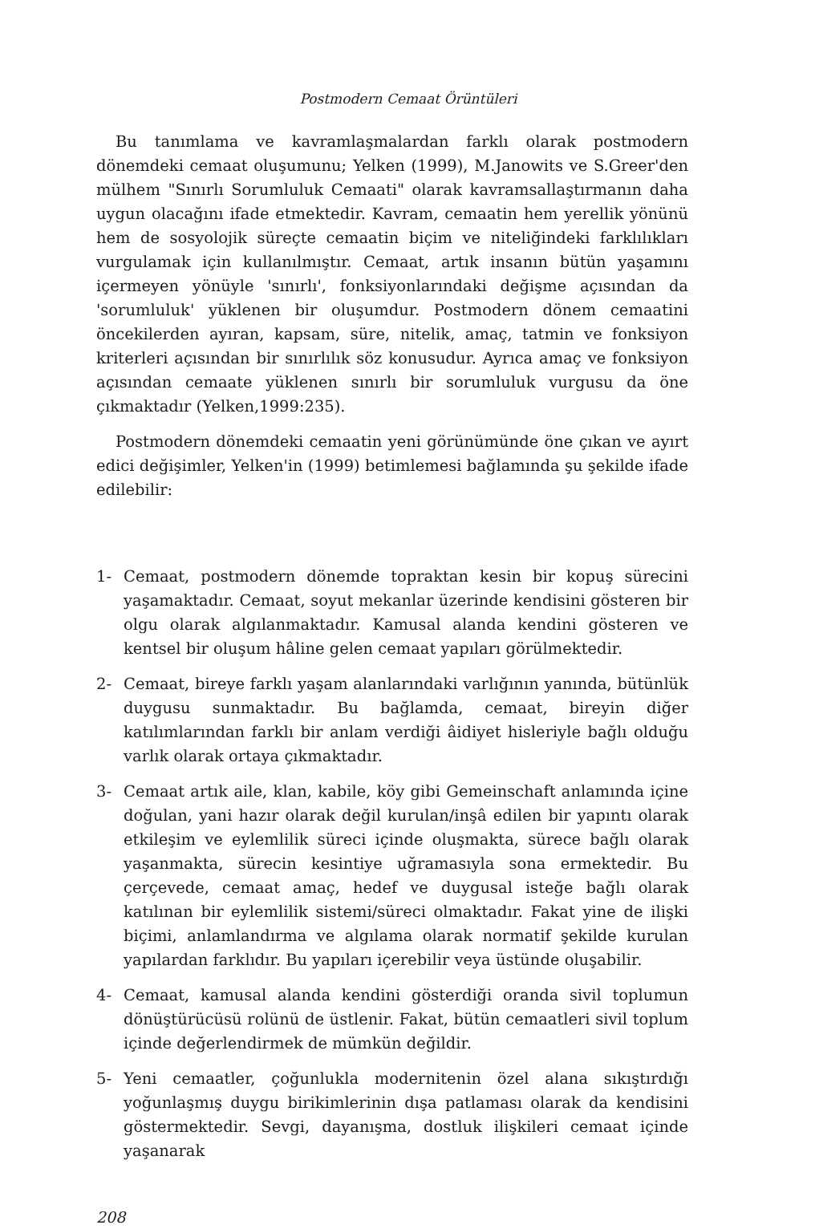Postmodern Cemaat Örüntüleri
Bu tanımlama ve kavramlaşmalardan farklı olarak postmodern dönemdeki cemaat oluşumunu; Yelken (1999), M.Janowits ve S.Greer'den mülhem "Sınırlı Sorumluluk Cemaati" olarak kavramsallaştırmanın daha uygun olacağını ifade etmektedir. Kavram, cemaatin hem yerellik yönünü hem de sosyolojik süreçte cemaatin biçim ve niteliğindeki farklılıkları vurgulamak için kullanılmıştır. Cemaat, artık insanın bütün yaşamını içermeyen yönüyle 'sınırlı', fonksiyonlarındaki değişme açısından da 'sorumluluk' yüklenen bir oluşumdur. Postmodern dönem cemaatini öncekilerden ayıran, kapsam, süre, nitelik, amaç, tatmin ve fonksiyon kriterleri açısından bir sınırlılık söz konusudur. Ayrıca amaç ve fonksiyon açısından cemaate yüklenen sınırlı bir sorumluluk vurgusu da öne çıkmaktadır (Yelken,1999:235).
Postmodern dönemdeki cemaatin yeni görünümünde öne çıkan ve ayırt edici değişimler, Yelken'in (1999) betimlemesi bağlamında şu şekilde ifade edilebilir:
1- Cemaat, postmodern dönemde topraktan kesin bir kopuş sürecini yaşamaktadır. Cemaat, soyut mekanlar üzerinde kendisini gösteren bir olgu olarak algılanmaktadır. Kamusal alanda kendini gösteren ve kentsel bir oluşum hâline gelen cemaat yapıları görülmektedir.
2- Cemaat, bireye farklı yaşam alanlarındaki varlığının yanında, bütünlük duygusu sunmaktadır. Bu bağlamda, cemaat, bireyin diğer katılımlarından farklı bir anlam verdiği âidiyet hisleriyle bağlı olduğu varlık olarak ortaya çıkmaktadır.
3- Cemaat artık aile, klan, kabile, köy gibi Gemeinschaft anlamında içine doğulan, yani hazır olarak değil kurulan/inşâ edilen bir yapıntı olarak etkileşim ve eylemlilik süreci içinde oluşmakta, sürece bağlı olarak yaşanmakta, sürecin kesintiye uğramasıyla sona ermektedir. Bu çerçevede, cemaat amaç, hedef ve duygusal isteğe bağlı olarak katılınan bir eylemlilik sistemi/süreci olmaktadır. Fakat yine de ilişki biçimi, anlamlandırma ve algılama olarak normatif şekilde kurulan yapılardan farklıdır. Bu yapıları içerebilir veya üstünde oluşabilir.
4- Cemaat, kamusal alanda kendini gösterdiği oranda sivil toplumun dönüştürücüsü rolünü de üstlenir. Fakat, bütün cemaatleri sivil toplum içinde değerlendirmek de mümkün değildir.
5- Yeni cemaatler, çoğunlukla modernitenin özel alana sıkıştırdığı yoğunlaşmış duygu birikimlerinin dışa patlaması olarak da kendisini göstermektedir. Sevgi, dayanışma, dostluk ilişkileri cemaat içinde yaşanarak
208